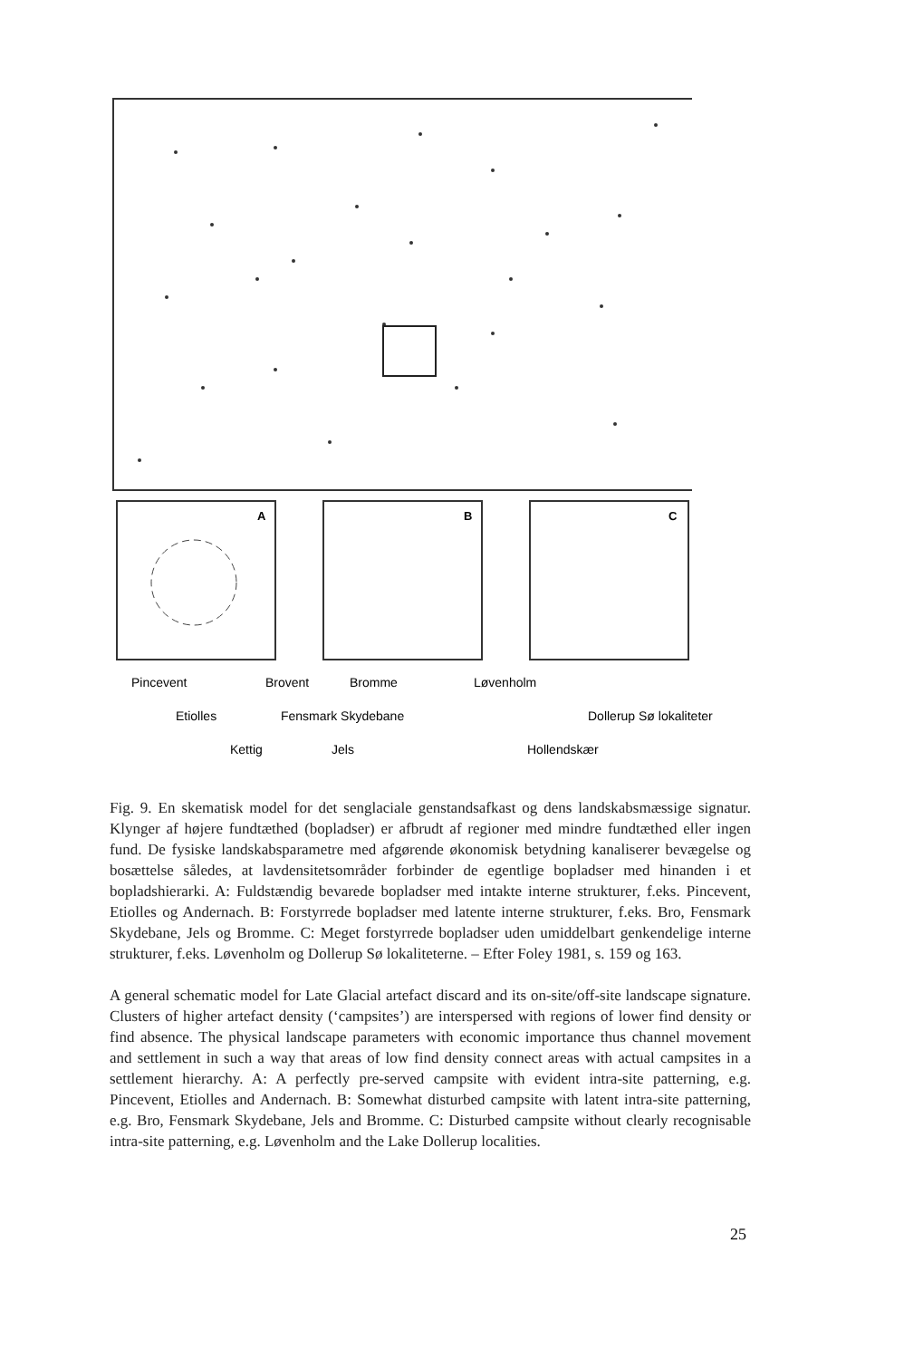A
B
C
Pincevent Brovent Bromme Løvenholm
Etiolles Fensmark Skydebane Dollerup Sø lokaliteter
Kettig Jels Hollendskær
Fig. 9. En skematisk model for det senglaciale genstandsafkast og dens landskabsmæssige signatur. Klynger af højere fundtæthed (bopladser) er afbrudt af regioner med mindre fundtæthed eller ingen fund. De fysiske landskabsparametre med afgørende økonomisk betydning kanaliserer bevægelse og bosættelse således, at lavdensitetsområder forbinder de egentlige bopladser med hinanden i et bopladshierarki. A: Fuldstændig bevarede bopladser med intakte interne strukturer, f.eks. Pincevent, Etiolles og Andernach. B: Forstyrrede bopladser med latente interne strukturer, f.eks. Bro, Fensmark Skydebane, Jels og Bromme. C: Meget forstyrrede bopladser uden umiddelbart genkendelige interne strukturer, f.eks. Løvenholm og Dollerup Sø lokaliteterne. – Efter Foley 1981, s. 159 og 163.
A general schematic model for Late Glacial artefact discard and its on-site/off-site landscape signature. Clusters of higher artefact density (‘campsites’) are interspersed with regions of lower find density or find absence. The physical landscape parameters with economic importance thus channel movement and settlement in such a way that areas of low find density connect areas with actual campsites in a settlement hierarchy. A: A perfectly pre-served campsite with evident intra-site patterning, e.g. Pincevent, Etiolles and Andernach. B: Somewhat disturbed campsite with latent intra-site patterning, e.g. Bro, Fensmark Skydebane, Jels and Bromme. C: Disturbed campsite without clearly recognisable intra-site patterning, e.g. Løvenholm and the Lake Dollerup localities.
25